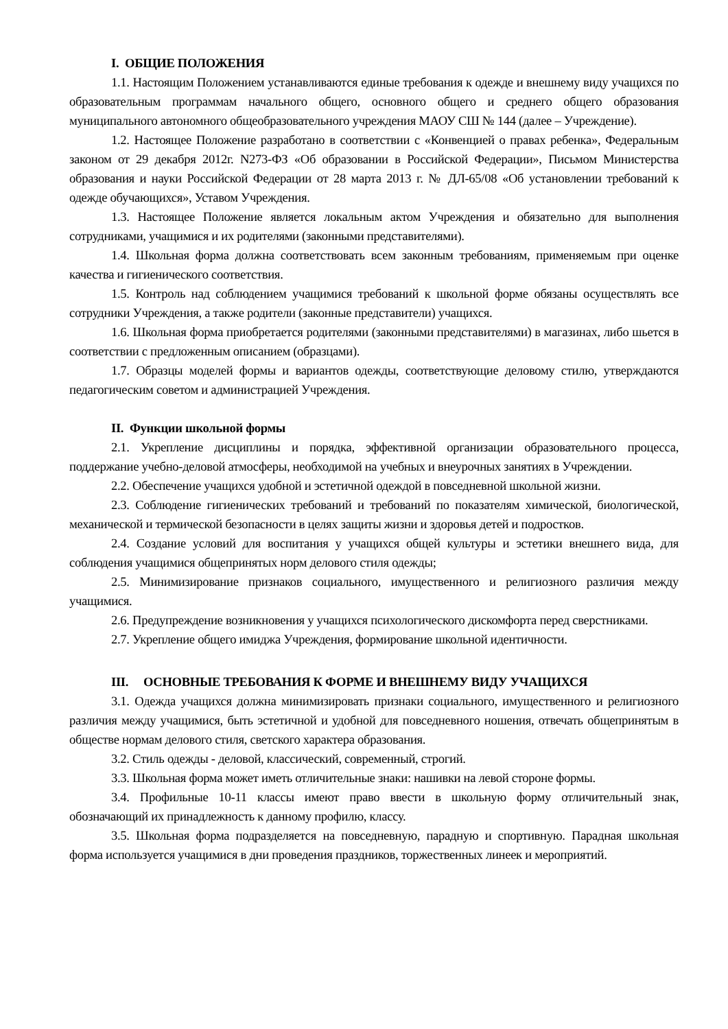I. ОБЩИЕ ПОЛОЖЕНИЯ
1.1. Настоящим Положением устанавливаются единые требования к одежде и внешнему виду учащихся по образовательным программам начального общего, основного общего и среднего общего образования муниципального автономного общеобразовательного учреждения МАОУ СШ № 144 (далее – Учреждение).
1.2. Настоящее Положение разработано в соответствии с «Конвенцией о правах ребенка», Федеральным законом от 29 декабря 2012г. N273-ФЗ «Об образовании в Российской Федерации», Письмом Министерства образования и науки Российской Федерации от 28 марта 2013 г. № ДЛ-65/08 «Об установлении требований к одежде обучающихся», Уставом Учреждения.
1.3. Настоящее Положение является локальным актом Учреждения и обязательно для выполнения сотрудниками, учащимися и их родителями (законными представителями).
1.4. Школьная форма должна соответствовать всем законным требованиям, применяемым при оценке качества и гигиенического соответствия.
1.5. Контроль над соблюдением учащимися требований к школьной форме обязаны осуществлять все сотрудники Учреждения, а также родители (законные представители) учащихся.
1.6. Школьная форма приобретается родителями (законными представителями) в магазинах, либо шьется в соответствии с предложенным описанием (образцами).
1.7. Образцы моделей формы и вариантов одежды, соответствующие деловому стилю, утверждаются педагогическим советом и администрацией Учреждения.
II. Функции школьной формы
2.1. Укрепление дисциплины и порядка, эффективной организации образовательного процесса, поддержание учебно-деловой атмосферы, необходимой на учебных и внеурочных занятиях в Учреждении.
2.2. Обеспечение учащихся удобной и эстетичной одеждой в повседневной школьной жизни.
2.3. Соблюдение гигиенических требований и требований по показателям химической, биологической, механической и термической безопасности в целях защиты жизни и здоровья детей и подростков.
2.4. Создание условий для воспитания у учащихся общей культуры и эстетики внешнего вида, для соблюдения учащимися общепринятых норм делового стиля одежды;
2.5. Минимизирование признаков социального, имущественного и религиозного различия между учащимися.
2.6. Предупреждение возникновения у учащихся психологического дискомфорта перед сверстниками.
2.7. Укрепление общего имиджа Учреждения, формирование школьной идентичности.
III. ОСНОВНЫЕ ТРЕБОВАНИЯ К ФОРМЕ И ВНЕШНЕМУ ВИДУ УЧАЩИХСЯ
3.1. Одежда учащихся должна минимизировать признаки социального, имущественного и религиозного различия между учащимися, быть эстетичной и удобной для повседневного ношения, отвечать общепринятым в обществе нормам делового стиля, светского характера образования.
3.2. Стиль одежды - деловой, классический, современный, строгий.
3.3. Школьная форма может иметь отличительные знаки: нашивки на левой стороне формы.
3.4. Профильные 10-11 классы имеют право ввести в школьную форму отличительный знак, обозначающий их принадлежность к данному профилю, классу.
3.5. Школьная форма подразделяется на повседневную, парадную и спортивную. Парадная школьная форма используется учащимися в дни проведения праздников, торжественных линеек и мероприятий.